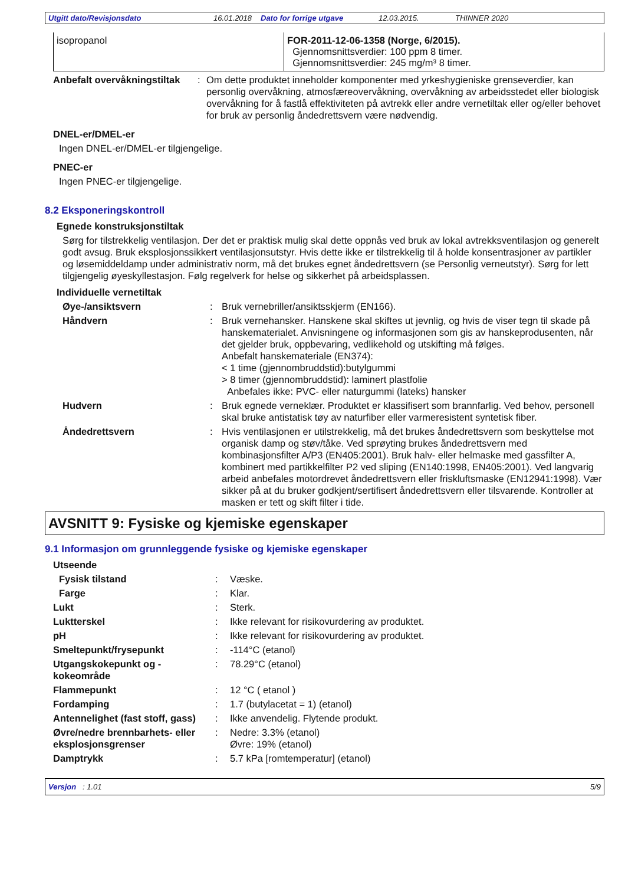Utgitt dato/Revisjonsdato 16.01.2018 Dato for forrige utgave 12.03.2015. THINNER 2020
isopropanol FOR-2011-12-06-1358 (Norge, 6/2015).
Gjennomsnittsverdier: 100 ppm 8 timer.
Gjennomsnittsverdier: 245 mg/m³ 8 timer.
Anbefalt overvåkningstiltak: Om dette produktet inneholder komponenter med yrkeshygieniske grenseverdier, kan personlig overvåkning, atmosfæreovervåkning, overvåkning av arbeidsstedet eller biologisk overvåkning for å fastlå effektiviteten på avtrekk eller andre vernetiltak eller og/eller behovet for bruk av personlig åndedrettsvern være nødvendig.
DNEL-er/DMEL-er
Ingen DNEL-er/DMEL-er tilgjengelige.
PNEC-er
Ingen PNEC-er tilgjengelige.
8.2 Eksponeringskontroll
Egnede konstruksjonstiltak
Sørg for tilstrekkelig ventilasjon. Der det er praktisk mulig skal dette oppnås ved bruk av lokal avtrekksventilasjon og generelt godt avsug. Bruk eksplosjonssikkert ventilasjonsutstyr. Hvis dette ikke er tilstrekkelig til å holde konsentrasjoner av partikler og løsemiddeldamp under administrativ norm, må det brukes egnet åndedrettsvern (se Personlig verneutstyr). Sørg for lett tilgjengelig øyeskyllestasjon. Følg regelverk for helse og sikkerhet på arbeidsplassen.
Individuelle vernetiltak
Øye-/ansiktsvern: Bruk vernebriller/ansiktsskjerm (EN166).
Håndvern: Bruk vernehansker. Hanskene skal skiftes ut jevnlig, og hvis de viser tegn til skade på hanskematerialet. Anvisningene og informasjonen som gis av hanskeprodusenten, når det gjelder bruk, oppbevaring, vedlikehold og utskifting må følges.
Anbefalt hanskemateriale (EN374):
< 1 time (gjennombruddstid):butylgummi
> 8 timer (gjennombruddstid): laminert plastfolie
Anbefales ikke: PVC- eller naturgummi (lateks) hansker
Hudvern: Bruk egnede verneklær. Produktet er klassifisert som brannfarlig. Ved behov, personell skal bruke antistatisk tøy av naturfiber eller varmeresistent syntetisk fiber.
Åndedrettsvern: Hvis ventilasjonen er utilstrekkelig, må det brukes åndedrettsvern som beskyttelse mot organisk damp og støv/tåke. Ved sprøyting brukes åndedrettsvern med kombinasjonsfilter A/P3 (EN405:2001). Bruk halv- eller helmaske med gassfilter A, kombinert med partikkelfilter P2 ved sliping (EN140:1998, EN405:2001). Ved langvarig arbeid anbefales motordrevet åndedrettsvern eller friskluftsmaske (EN12941:1998). Vær sikker på at du bruker godkjent/sertifisert åndedrettsvern eller tilsvarende. Kontroller at masken er tett og skift filter i tide.
AVSNITT 9: Fysiske og kjemiske egenskaper
9.1 Informasjon om grunnleggende fysiske og kjemiske egenskaper
Utseende
Fysisk tilstand: Væske.
Farge: Klar.
Lukt: Sterk.
Luktterskel: Ikke relevant for risikovurdering av produktet.
pH: Ikke relevant for risikovurdering av produktet.
Smeltepunkt/frysepunkt: -114°C (etanol)
Utgangskokepunkt og -kokeområde: 78.29°C (etanol)
Flammepunkt: 12 °C ( etanol )
Fordamping: 1.7 (butylacetat = 1) (etanol)
Antennelighet (fast stoff, gass): Ikke anvendelig. Flytende produkt.
Øvre/nedre brennbarhets- eller eksplosjonsgrenser: Nedre: 3.3% (etanol)
Øvre: 19% (etanol)
Damptrykk: 5.7 kPa [romtemperatur] (etanol)
Versjon : 1.01 5/9